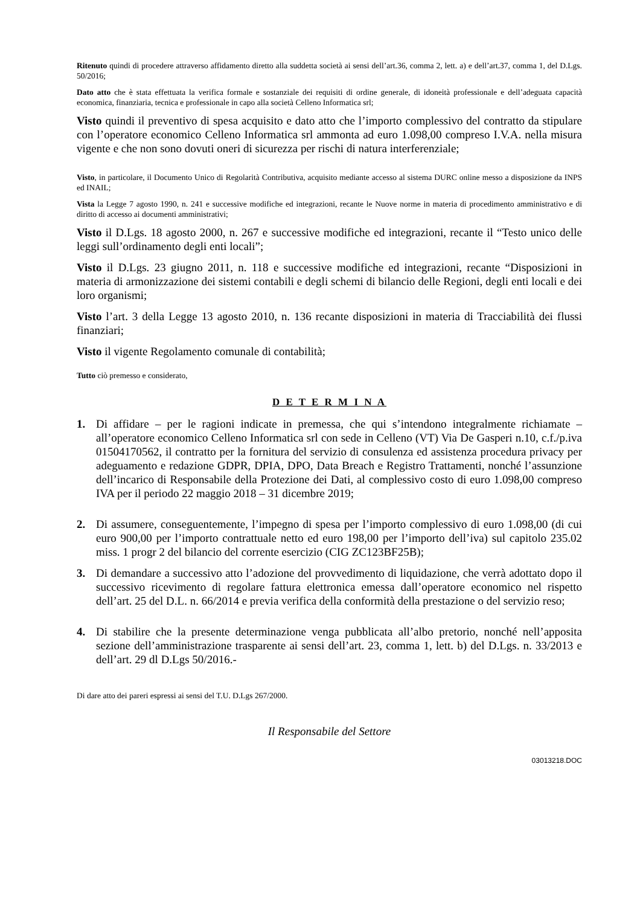Ritenuto quindi di procedere attraverso affidamento diretto alla suddetta società ai sensi dell’art.36, comma 2, lett. a) e dell’art.37, comma 1, del D.Lgs. 50/2016;
Dato atto che è stata effettuata la verifica formale e sostanziale dei requisiti di ordine generale, di idoneità professionale e dell’adeguata capacità economica, finanziaria, tecnica e professionale in capo alla società Celleno Informatica srl;
Visto quindi il preventivo di spesa acquisito e dato atto che l’importo complessivo del contratto da stipulare con l’operatore economico Celleno Informatica srl ammonta ad euro 1.098,00 compreso I.V.A. nella misura vigente e che non sono dovuti oneri di sicurezza per rischi di natura interferenziale;
Visto, in particolare, il Documento Unico di Regolarità Contributiva, acquisito mediante accesso al sistema DURC online messo a disposizione da INPS ed INAIL;
Vista la Legge 7 agosto 1990, n. 241 e successive modifiche ed integrazioni, recante le Nuove norme in materia di procedimento amministrativo e di diritto di accesso ai documenti amministrativi;
Visto il D.Lgs. 18 agosto 2000, n. 267 e successive modifiche ed integrazioni, recante il “Testo unico delle leggi sull’ordinamento degli enti locali”;
Visto il D.Lgs. 23 giugno 2011, n. 118 e successive modifiche ed integrazioni, recante “Disposizioni in materia di armonizzazione dei sistemi contabili e degli schemi di bilancio delle Regioni, degli enti locali e dei loro organismi;
Visto l’art. 3 della Legge 13 agosto 2010, n. 136 recante disposizioni in materia di Tracciabilità dei flussi finanziari;
Visto il vigente Regolamento comunale di contabilità;
Tutto ciò premesso e considerato,
D E T E R M I N A
1. Di affidare – per le ragioni indicate in premessa, che qui s’intendono integralmente richiamate – all’operatore economico Celleno Informatica srl con sede in Celleno (VT) Via De Gasperi n.10, c.f./p.iva 01504170562, il contratto per la fornitura del servizio di consulenza ed assistenza procedura privacy per adeguamento e redazione GDPR, DPIA, DPO, Data Breach e Registro Trattamenti, nonché l’assunzione dell’incarico di Responsabile della Protezione dei Dati, al complessivo costo di euro 1.098,00 compreso IVA per il periodo 22 maggio 2018 – 31 dicembre 2019;
2. Di assumere, conseguentemente, l’impegno di spesa per l’importo complessivo di euro 1.098,00 (di cui euro 900,00 per l’importo contrattuale netto ed euro 198,00 per l’importo dell’iva) sul capitolo 235.02 miss. 1 progr 2 del bilancio del corrente esercizio (CIG ZC123BF25B);
3. Di demandare a successivo atto l’adozione del provvedimento di liquidazione, che verrà adottato dopo il successivo ricevimento di regolare fattura elettronica emessa dall’operatore economico nel rispetto dell’art. 25 del D.L. n. 66/2014 e previa verifica della conformità della prestazione o del servizio reso;
4. Di stabilire che la presente determinazione venga pubblicata all’albo pretorio, nonché nell’apposita sezione dell’amministrazione trasparente ai sensi dell’art. 23, comma 1, lett. b) del D.Lgs. n. 33/2013 e dell’art. 29 dl D.Lgs 50/2016.-
Di dare atto dei pareri espressi ai sensi del T.U. D.Lgs 267/2000.
Il Responsabile del Settore
03013218.DOC